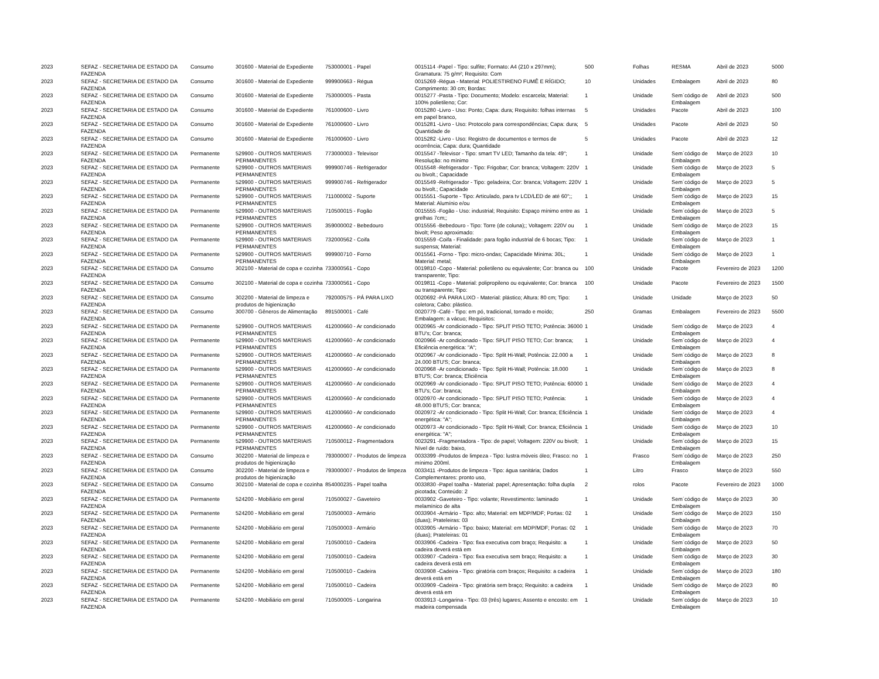| 2023 | SEFAZ - SECRETARIA DE ESTADO DA FAZENDA | Consumo | 301600 - Material de Expediente | 753000001 - Papel | 0015114 -Papel - Tipo: sulfite; Formato: A4 (210 x 297mm); Gramatura: 75 g/m²; Requisito: Com | 500 | Folhas | RESMA | Abril de 2023 | 5000 |
| 2023 | SEFAZ - SECRETARIA DE ESTADO DA FAZENDA | Consumo | 301600 - Material de Expediente | 999900663 - Régua | 0015269 -Régua - Material: POLIESTIRENO FUMÊ E RÍGIDO; Comprimento: 30 cm; Bordas: | 10 | Unidades | Embalagem | Abril de 2023 | 80 |
| 2023 | SEFAZ - SECRETARIA DE ESTADO DA FAZENDA | Consumo | 301600 - Material de Expediente | 753000005 - Pasta | 0015277 -Pasta - Tipo: Documento; Modelo: escarcela; Material: 100% polietileno; Cor: | 1 | Unidade | Sem´código de Embalagem | Abril de 2023 | 500 |
| 2023 | SEFAZ - SECRETARIA DE ESTADO DA FAZENDA | Consumo | 301600 - Material de Expediente | 761000600 - Livro | 0015280 -Livro - Uso: Ponto; Capa: dura; Requisito: folhas internas em papel branco, | 5 | Unidades | Pacote | Abril de 2023 | 100 |
| 2023 | SEFAZ - SECRETARIA DE ESTADO DA FAZENDA | Consumo | 301600 - Material de Expediente | 761000600 - Livro | 0015281 -Livro - Uso: Protocolo para correspondências; Capa: dura; Quantidade de | 5 | Unidades | Pacote | Abril de 2023 | 50 |
| 2023 | SEFAZ - SECRETARIA DE ESTADO DA FAZENDA | Consumo | 301600 - Material de Expediente | 761000600 - Livro | 0015282 -Livro - Uso: Registro de documentos e termos de ocorrência; Capa: dura; Quantidade | 5 | Unidades | Pacote | Abril de 2023 | 12 |
| 2023 | SEFAZ - SECRETARIA DE ESTADO DA FAZENDA | Permanente | 529900 - OUTROS MATERIAIS PERMANENTES | 773000003 - Televisor | 0015547 -Televisor - Tipo: smart TV LED; Tamanho da tela: 49"; Resolução: no mínimo | 1 | Unidade | Sem´código de Embalagem | Março de 2023 | 10 |
| 2023 | SEFAZ - SECRETARIA DE ESTADO DA FAZENDA | Permanente | 529900 - OUTROS MATERIAIS PERMANENTES | 999900746 - Refrigerador | 0015548 -Refrigerador - Tipo: Frigobar; Cor: branca; Voltagem: 220V ou bivolt.; Capacidade | 1 | Unidade | Sem´código de Embalagem | Março de 2023 | 5 |
| 2023 | SEFAZ - SECRETARIA DE ESTADO DA FAZENDA | Permanente | 529900 - OUTROS MATERIAIS PERMANENTES | 999900746 - Refrigerador | 0015549 -Refrigerador - Tipo: geladeira; Cor: branca; Voltagem: 220V ou bivolt.; Capacidade | 1 | Unidade | Sem´código de Embalagem | Março de 2023 | 5 |
| 2023 | SEFAZ - SECRETARIA DE ESTADO DA FAZENDA | Permanente | 529900 - OUTROS MATERIAIS PERMANENTES | 711000002 - Suporte | 0015551 -Suporte - Tipo: Articulado, para tv LCD/LED de até 60";; Material: Alumínio e/ou | 1 | Unidade | Sem´código de Embalagem | Março de 2023 | 15 |
| 2023 | SEFAZ - SECRETARIA DE ESTADO DA FAZENDA | Permanente | 529900 - OUTROS MATERIAIS PERMANENTES | 710500015 - Fogão | 0015555 -Fogão - Uso: industrial; Requisito: Espaço mínimo entre as grelhas 7cm;; | 1 | Unidade | Sem´código de Embalagem | Março de 2023 | 5 |
| 2023 | SEFAZ - SECRETARIA DE ESTADO DA FAZENDA | Permanente | 529900 - OUTROS MATERIAIS PERMANENTES | 359000002 - Bebedouro | 0015556 -Bebedouro - Tipo: Torre (de coluna);; Voltagem: 220V ou bivolt; Peso aproximado: | 1 | Unidade | Sem´código de Embalagem | Março de 2023 | 15 |
| 2023 | SEFAZ - SECRETARIA DE ESTADO DA FAZENDA | Permanente | 529900 - OUTROS MATERIAIS PERMANENTES | 732000562 - Coifa | 0015559 -Coifa - Finalidade: para fogão industrial de 6 bocas; Tipo: suspensa; Material: | 1 | Unidade | Sem´código de Embalagem | Março de 2023 | 1 |
| 2023 | SEFAZ - SECRETARIA DE ESTADO DA FAZENDA | Permanente | 529900 - OUTROS MATERIAIS PERMANENTES | 999900710 - Forno | 0015561 -Forno - Tipo: micro-ondas; Capacidade Mínima: 30L; Material: metal; | 1 | Unidade | Sem´código de Embalagem | Março de 2023 | 1 |
| 2023 | SEFAZ - SECRETARIA DE ESTADO DA FAZENDA | Consumo | 302100 - Material de copa e cozinha | 733000561 - Copo | 0019810 -Copo - Material: polietileno ou equivalente; Cor: branca ou transparente; Tipo: | 100 | Unidade | Pacote | Fevereiro de 2023 | 1200 |
| 2023 | SEFAZ - SECRETARIA DE ESTADO DA FAZENDA | Consumo | 302100 - Material de copa e cozinha | 733000561 - Copo | 0019811 -Copo - Material: polipropileno ou equivalente; Cor: branca ou transparente; Tipo: | 100 | Unidade | Pacote | Fevereiro de 2023 | 1500 |
| 2023 | SEFAZ - SECRETARIA DE ESTADO DA FAZENDA | Consumo | 302200 - Material de limpeza e produtos de higienização | 792000575 - PÁ PARA LIXO | 0020692 -PÁ PARA LIXO - Material: plástico; Altura: 80 cm; Tipo: coletora; Cabo: plástico. | 1 | Unidade | Unidade | Março de 2023 | 50 |
| 2023 | SEFAZ - SECRETARIA DE ESTADO DA FAZENDA | Consumo | 300700 - Gêneros de Alimentação | 891500001 - Café | 0020779 -Café - Tipo: em pó, tradicional, torrado e moído; Embalagem: a vácuo; Requisitos: | 250 | Gramas | Embalagem | Fevereiro de 2023 | 5500 |
| 2023 | SEFAZ - SECRETARIA DE ESTADO DA FAZENDA | Permanente | 529900 - OUTROS MATERIAIS PERMANENTES | 412000660 - Ar condicionado | 0020965 -Ar condicionado - Tipo: SPLIT PISO TETO; Potência: 36000 BTU's; Cor: branca; | 1 | Unidade | Sem´código de Embalagem | Março de 2023 | 4 |
| 2023 | SEFAZ - SECRETARIA DE ESTADO DA FAZENDA | Permanente | 529900 - OUTROS MATERIAIS PERMANENTES | 412000660 - Ar condicionado | 0020966 -Ar condicionado - Tipo: SPLIT PISO TETO; Cor: branca; Eficiência energética: "A"; | 1 | Unidade | Sem´código de Embalagem | Março de 2023 | 4 |
| 2023 | SEFAZ - SECRETARIA DE ESTADO DA FAZENDA | Permanente | 529900 - OUTROS MATERIAIS PERMANENTES | 412000660 - Ar condicionado | 0020967 -Ar condicionado - Tipo: Split Hi-Wall; Potência: 22.000 a 24.000 BTU'S; Cor: branca; | 1 | Unidade | Sem´código de Embalagem | Março de 2023 | 8 |
| 2023 | SEFAZ - SECRETARIA DE ESTADO DA FAZENDA | Permanente | 529900 - OUTROS MATERIAIS PERMANENTES | 412000660 - Ar condicionado | 0020968 -Ar condicionado - Tipo: Split Hi-Wall; Potência: 18.000 BTU'S; Cor: branca; Eficiência | 1 | Unidade | Sem´código de Embalagem | Março de 2023 | 8 |
| 2023 | SEFAZ - SECRETARIA DE ESTADO DA FAZENDA | Permanente | 529900 - OUTROS MATERIAIS PERMANENTES | 412000660 - Ar condicionado | 0020969 -Ar condicionado - Tipo: SPLIT PISO TETO; Potência: 60000 BTU's; Cor: branca; | 1 | Unidade | Sem´código de Embalagem | Março de 2023 | 4 |
| 2023 | SEFAZ - SECRETARIA DE ESTADO DA FAZENDA | Permanente | 529900 - OUTROS MATERIAIS PERMANENTES | 412000660 - Ar condicionado | 0020970 -Ar condicionado - Tipo: SPLIT PISO TETO; Potência: 48.000 BTU'S; Cor: branca; | 1 | Unidade | Sem´código de Embalagem | Março de 2023 | 4 |
| 2023 | SEFAZ - SECRETARIA DE ESTADO DA FAZENDA | Permanente | 529900 - OUTROS MATERIAIS PERMANENTES | 412000660 - Ar condicionado | 0020972 -Ar condicionado - Tipo: Split Hi-Wall; Cor: branca; Eficiência energética: "A"; | 1 | Unidade | Sem´código de Embalagem | Março de 2023 | 4 |
| 2023 | SEFAZ - SECRETARIA DE ESTADO DA FAZENDA | Permanente | 529900 - OUTROS MATERIAIS PERMANENTES | 412000660 - Ar condicionado | 0020973 -Ar condicionado - Tipo: Split Hi-Wall; Cor: branca; Eficiência energética: "A"; | 1 | Unidade | Sem´código de Embalagem | Março de 2023 | 10 |
| 2023 | SEFAZ - SECRETARIA DE ESTADO DA FAZENDA | Permanente | 529900 - OUTROS MATERIAIS PERMANENTES | 710500012 - Fragmentadora | 0023291 -Fragmentadora - Tipo: de papel; Voltagem: 220V ou bivolt; Nível de ruído: baixo, | 1 | Unidade | Sem´código de Embalagem | Março de 2023 | 15 |
| 2023 | SEFAZ - SECRETARIA DE ESTADO DA FAZENDA | Consumo | 302200 - Material de limpeza e produtos de higienização | 793000007 - Produtos de limpeza | 0033399 -Produtos de limpeza - Tipo: lustra móveis óleo; Frasco: no mínimo 200ml. | 1 | Frasco | Sem´código de Embalagem | Março de 2023 | 250 |
| 2023 | SEFAZ - SECRETARIA DE ESTADO DA FAZENDA | Consumo | 302200 - Material de limpeza e produtos de higienização | 793000007 - Produtos de limpeza | 0033411 -Produtos de limpeza - Tipo: água sanitária; Dados Complementares: pronto uso, | 1 | Litro | Frasco | Março de 2023 | 550 |
| 2023 | SEFAZ - SECRETARIA DE ESTADO DA FAZENDA | Consumo | 302100 - Material de copa e cozinha | 854000235 - Papel toalha | 0033830 -Papel toalha - Material: papel; Apresentação: folha dupla picotada; Conteúdo: 2 | 2 | rolos | Pacote | Fevereiro de 2023 | 1000 |
| 2023 | SEFAZ - SECRETARIA DE ESTADO DA FAZENDA | Permanente | 524200 - Mobiliário em geral | 710500027 - Gaveteiro | 0033902 -Gaveteiro - Tipo: volante; Revestimento: laminado melamínico de alta | 1 | Unidade | Sem´código de Embalagem | Março de 2023 | 30 |
| 2023 | SEFAZ - SECRETARIA DE ESTADO DA FAZENDA | Permanente | 524200 - Mobiliário em geral | 710500003 - Armário | 0033904 -Armário - Tipo: alto; Material: em MDP/MDF; Portas: 02 (duas); Prateleiras: 03 | 1 | Unidade | Sem´código de Embalagem | Março de 2023 | 150 |
| 2023 | SEFAZ - SECRETARIA DE ESTADO DA FAZENDA | Permanente | 524200 - Mobiliário em geral | 710500003 - Armário | 0033905 -Armário - Tipo: baixo; Material: em MDP/MDF; Portas: 02 (duas); Prateleiras: 01 | 1 | Unidade | Sem´código de Embalagem | Março de 2023 | 70 |
| 2023 | SEFAZ - SECRETARIA DE ESTADO DA FAZENDA | Permanente | 524200 - Mobiliário em geral | 710500010 - Cadeira | 0033906 -Cadeira - Tipo: fixa executiva com braço; Requisito: a cadeira deverá está em | 1 | Unidade | Sem´código de Embalagem | Março de 2023 | 50 |
| 2023 | SEFAZ - SECRETARIA DE ESTADO DA FAZENDA | Permanente | 524200 - Mobiliário em geral | 710500010 - Cadeira | 0033907 -Cadeira - Tipo: fixa executiva sem braço; Requisito: a cadeira deverá está em | 1 | Unidade | Sem´código de Embalagem | Março de 2023 | 30 |
| 2023 | SEFAZ - SECRETARIA DE ESTADO DA FAZENDA | Permanente | 524200 - Mobiliário em geral | 710500010 - Cadeira | 0033908 -Cadeira - Tipo: giratória com braços; Requisito: a cadeira deverá está em | 1 | Unidade | Sem´código de Embalagem | Março de 2023 | 180 |
| 2023 | SEFAZ - SECRETARIA DE ESTADO DA FAZENDA | Permanente | 524200 - Mobiliário em geral | 710500010 - Cadeira | 0033909 -Cadeira - Tipo: giratória sem braço; Requisito: a cadeira deverá está em | 1 | Unidade | Sem´código de Embalagem | Março de 2023 | 80 |
| 2023 | SEFAZ - SECRETARIA DE ESTADO DA FAZENDA | Permanente | 524200 - Mobiliário em geral | 710500005 - Longarina | 0033913 -Longarina - Tipo: 03 (três) lugares; Assento e encosto: em madeira compensada | 1 | Unidade | Sem´código de Embalagem | Março de 2023 | 10 |